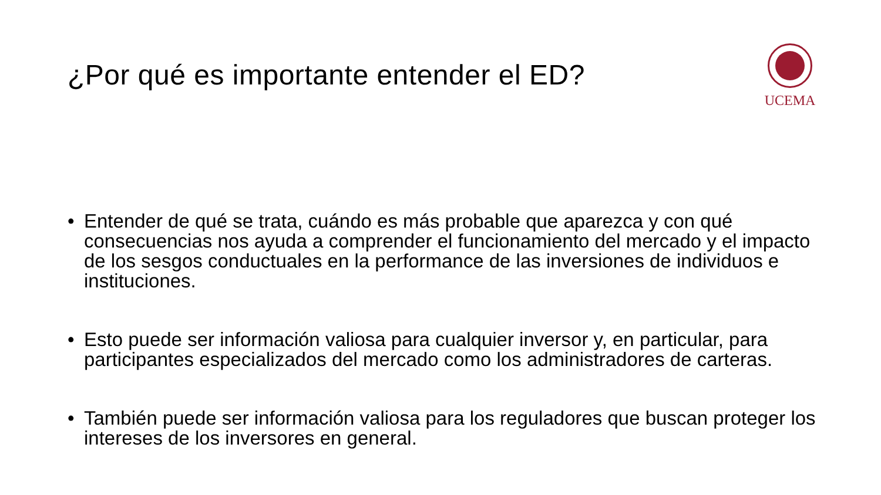¿Por qué es importante entender el ED?
UCEMA
• Entender de qué se trata, cuándo es más probable que aparezca y con qué consecuencias nos ayuda a comprender el funcionamiento del mercado y el impacto de los sesgos conductuales en la performance de las inversiones de individuos e instituciones.
• Esto puede ser información valiosa para cualquier inversor y, en particular, para participantes especializados del mercado como los administradores de carteras.
• También puede ser información valiosa para los reguladores que buscan proteger los intereses de los inversores en general.